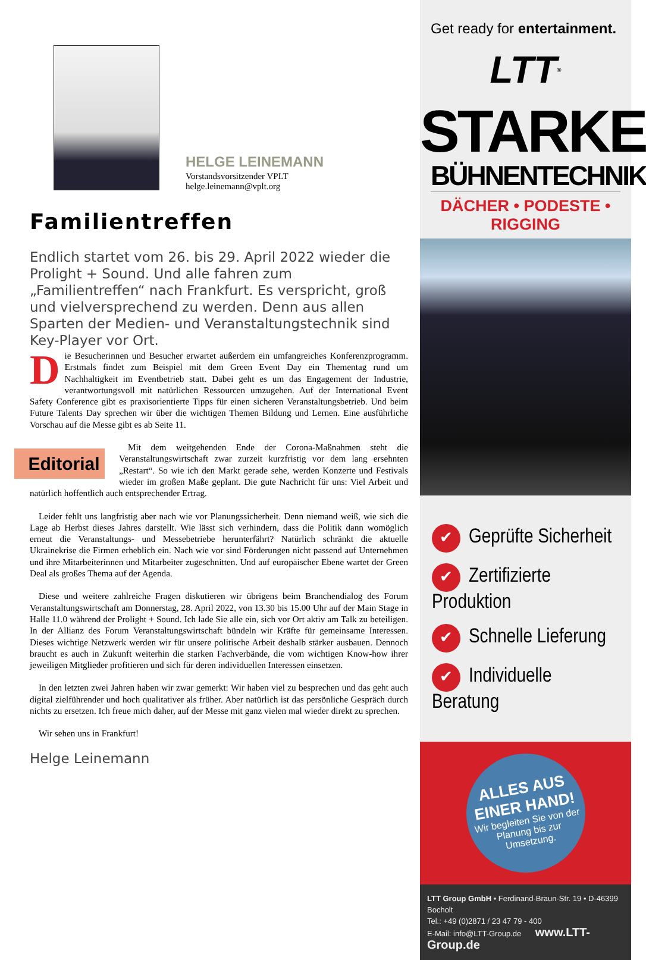HELGE LEINEMANN
Vorstandsvorsitzender VPLT
helge.leinemann@vplt.org
Familientreffen
Endlich startet vom 26. bis 29. April 2022 wieder die Prolight + Sound. Und alle fahren zum „Familientreffen“ nach Frankfurt. Es verspricht, groß und vielversprechend zu werden. Denn aus allen Sparten der Medien- und Veranstaltungstechnik sind Key-Player vor Ort.
Die Besucherinnen und Besucher erwartet außerdem ein umfangreiches Konferenzprogramm. Erstmals findet zum Beispiel mit dem Green Event Day ein Thementag rund um Nachhaltigkeit im Eventbetrieb statt. Dabei geht es um das Engagement der Industrie, verantwortungsvoll mit natürlichen Ressourcen umzugehen. Auf der International Event Safety Conference gibt es praxisorientierte Tipps für einen sicheren Veranstaltungsbetrieb. Und beim Future Talents Day sprechen wir über die wichtigen Themen Bildung und Lernen. Eine ausführliche Vorschau auf die Messe gibt es ab Seite 11.
Editorial Mit dem weitgehenden Ende der Corona-Maßnahmen steht die Veranstaltungswirtschaft zwar zurzeit kurzfristig vor dem lang ersehnten „Restart“. So wie ich den Markt gerade sehe, werden Konzerte und Festivals wieder im großen Maße geplant. Die gute Nachricht für uns: Viel Arbeit und natürlich hoffentlich auch entsprechender Ertrag.
Leider fehlt uns langfristig aber nach wie vor Planungssicherheit. Denn niemand weiß, wie sich die Lage ab Herbst dieses Jahres darstellt. Wie lässt sich verhindern, dass die Politik dann womöglich erneut die Veranstaltungs- und Messebetriebe herunterfährt? Natürlich schränkt die aktuelle Ukrainekrise die Firmen erheblich ein. Nach wie vor sind Förderungen nicht passend auf Unternehmen und ihre Mitarbeiterinnen und Mitarbeiter zugeschnitten. Und auf europäischer Ebene wartet der Green Deal als großes Thema auf der Agenda.
Diese und weitere zahlreiche Fragen diskutieren wir übrigens beim Branchendialog des Forum Veranstaltungswirtschaft am Donnerstag, 28. April 2022, von 13.30 bis 15.00 Uhr auf der Main Stage in Halle 11.0 während der Prolight + Sound. Ich lade Sie alle ein, sich vor Ort aktiv am Talk zu beteiligen. In der Allianz des Forum Veranstaltungswirtschaft bündeln wir Kräfte für gemeinsame Interessen. Dieses wichtige Netzwerk werden wir für unsere politische Arbeit deshalb stärker ausbauen. Dennoch braucht es auch in Zukunft weiterhin die starken Fachverbände, die vom wichtigen Know-how ihrer jeweiligen Mitglieder profitieren und sich für deren individuellen Interessen einsetzen.
In den letzten zwei Jahren haben wir zwar gemerkt: Wir haben viel zu besprechen und das geht auch digital zielführender und hoch qualitativer als früher. Aber natürlich ist das persönliche Gespräch durch nichts zu ersetzen. Ich freue mich daher, auf der Messe mit ganz vielen mal wieder direkt zu sprechen.
Wir sehen uns in Frankfurt!
Helge Leinemann
Get ready for entertainment.
LTT<sup>®</sup>
STARKE
BÜHNENTECHNIK
DÄCHER • PODESTE • RIGGING
✔ Geprüfte Sicherheit
✔ Zertifizierte Produktion
✔ Schnelle Lieferung
✔ Individuelle Beratung
ALLES AUS EINER HAND!
Wir begleiten Sie von der Planung bis zur Umsetzung.
LTT Group GmbH • Ferdinand-Braun-Str. 19 • D-46399 Bocholt
Tel.: +49 (0)2871 / 23 47 79 - 400
E-Mail: info@LTT-Group.de www.LTT-Group.de